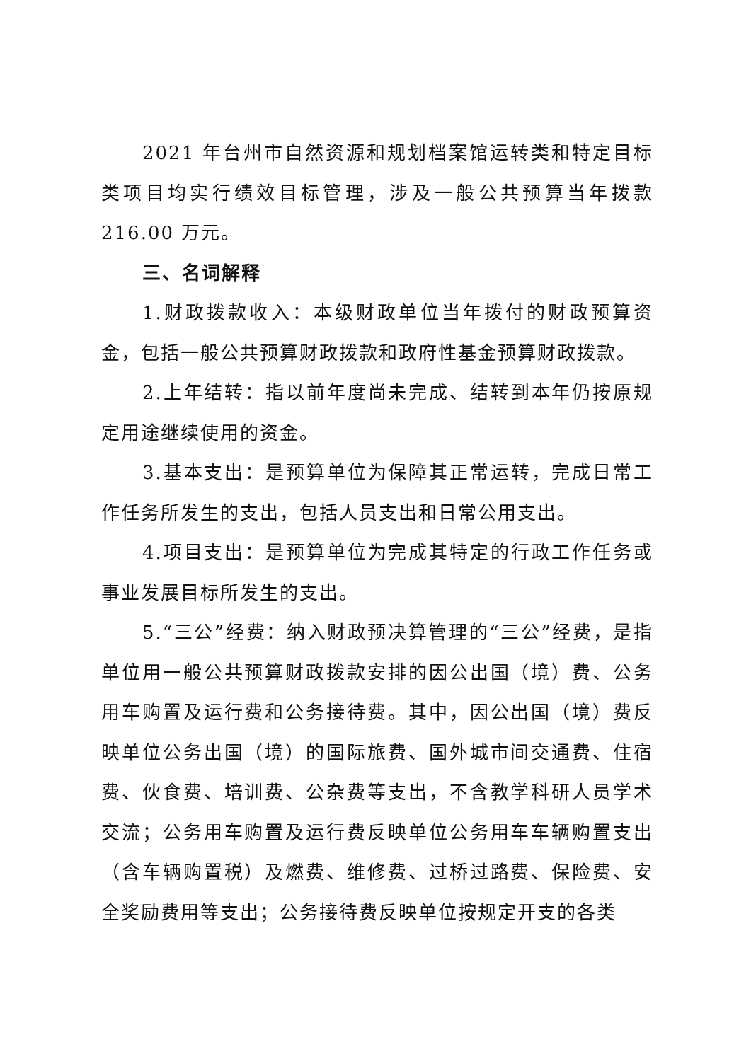2021 年台州市自然资源和规划档案馆运转类和特定目标类项目均实行绩效目标管理，涉及一般公共预算当年拨款 216.00 万元。
三、名词解释
1.财政拨款收入：本级财政单位当年拨付的财政预算资金，包括一般公共预算财政拨款和政府性基金预算财政拨款。
2.上年结转：指以前年度尚未完成、结转到本年仍按原规定用途继续使用的资金。
3.基本支出：是预算单位为保障其正常运转，完成日常工作任务所发生的支出，包括人员支出和日常公用支出。
4.项目支出：是预算单位为完成其特定的行政工作任务或事业发展目标所发生的支出。
5.“三公”经费：纳入财政预决算管理的“三公”经费，是指单位用一般公共预算财政拨款安排的因公出国（境）费、公务用车购置及运行费和公务接待费。其中，因公出国（境）费反映单位公务出国（境）的国际旅费、国外城市间交通费、住宿费、伙食费、培训费、公杂费等支出，不含教学科研人员学术交流；公务用车购置及运行费反映单位公务用车车辆购置支出（含车辆购置税）及燃费、维修费、过桥过路费、保险费、安全奖励费用等支出；公务接待费反映单位按规定开支的各类